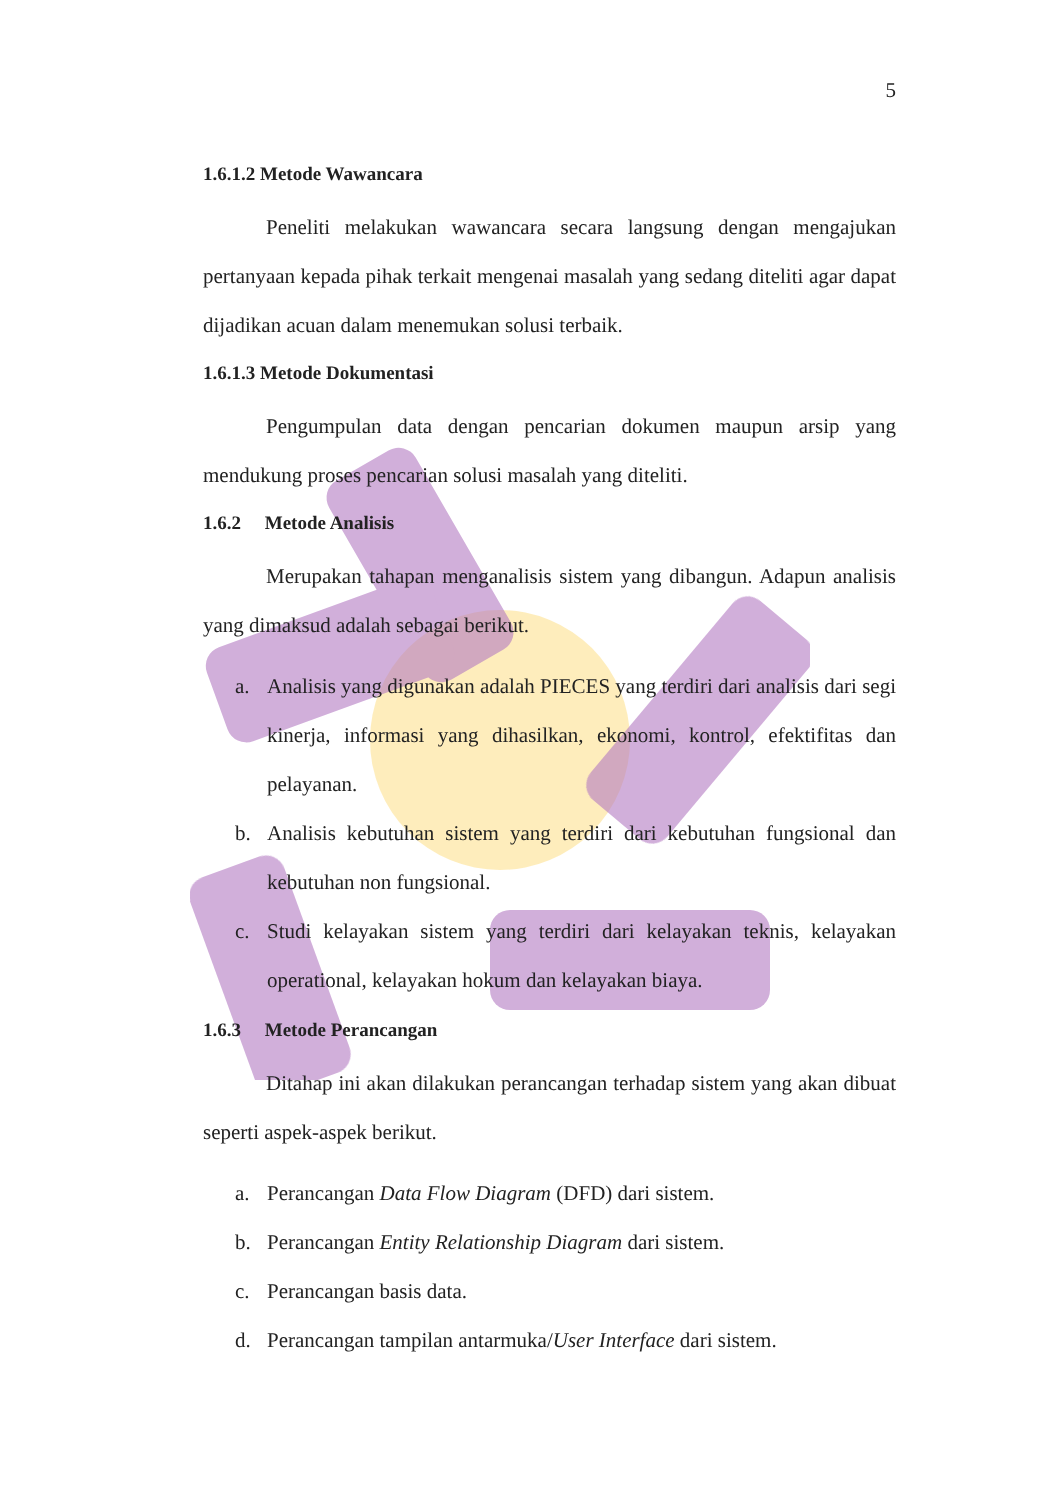5
1.6.1.2 Metode Wawancara
Peneliti melakukan wawancara secara langsung dengan mengajukan pertanyaan kepada pihak terkait mengenai masalah yang sedang diteliti agar dapat dijadikan acuan dalam menemukan solusi terbaik.
1.6.1.3 Metode Dokumentasi
Pengumpulan data dengan pencarian dokumen maupun arsip yang mendukung proses pencarian solusi masalah yang diteliti.
1.6.2 Metode Analisis
Merupakan tahapan menganalisis sistem yang dibangun. Adapun analisis yang dimaksud adalah sebagai berikut.
a. Analisis yang digunakan adalah PIECES yang terdiri dari analisis dari segi kinerja, informasi yang dihasilkan, ekonomi, kontrol, efektifitas dan pelayanan.
b. Analisis kebutuhan sistem yang terdiri dari kebutuhan fungsional dan kebutuhan non fungsional.
c. Studi kelayakan sistem yang terdiri dari kelayakan teknis, kelayakan operational, kelayakan hokum dan kelayakan biaya.
1.6.3 Metode Perancangan
Ditahap ini akan dilakukan perancangan terhadap sistem yang akan dibuat seperti aspek-aspek berikut.
a. Perancangan Data Flow Diagram (DFD) dari sistem.
b. Perancangan Entity Relationship Diagram dari sistem.
c. Perancangan basis data.
d. Perancangan tampilan antarmuka/User Interface dari sistem.